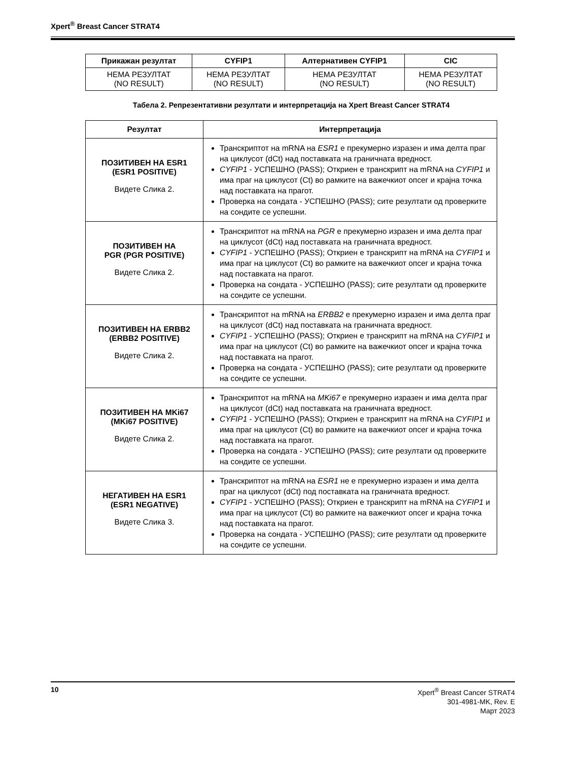Xpert<sup>®</sup> Breast Cancer STRAT4
| Прикажан резултат | CYFIP1 | Алтернативен CYFIP1 | CIC |
| --- | --- | --- | --- |
| НЕМА РЕЗУЛТАТ (NO RESULT) | НЕМА РЕЗУЛТАТ (NO RESULT) | НЕМА РЕЗУЛТАТ (NO RESULT) | НЕМА РЕЗУЛТАТ (NO RESULT) |
Табела 2. Репрезентативни резултати и интерпретација на Xpert Breast Cancer STRAT4
| Резултат | Интерпретација |
| --- | --- |
| ПОЗИТИВЕН НА ESR1 (ESR1 POSITIVE) Видете Слика 2. | Транскриптот на mRNA на ESR1 е прекумерно изразен и има делта праг на циклусот (dCt) над поставката на граничната вредност. CYFIP1 - УСПЕШНО (PASS); Откриен е транскрипт на mRNA на CYFIP1 и има праг на циклусот (Ct) во рамките на важечкиот опсег и крајна точка над поставката на прагот. Проверка на сондата - УСПЕШНО (PASS); сите резултати од проверките на сондите се успешни. |
| ПОЗИТИВЕН НА PGR (PGR POSITIVE) Видете Слика 2. | Транскриптот на mRNA на PGR е прекумерно изразен и има делта праг на циклусот (dCt) над поставката на граничната вредност. CYFIP1 - УСПЕШНО (PASS); Откриен е транскрипт на mRNA на CYFIP1 и има праг на циклусот (Ct) во рамките на важечкиот опсег и крајна точка над поставката на прагот. Проверка на сондата - УСПЕШНО (PASS); сите резултати од проверките на сондите се успешни. |
| ПОЗИТИВЕН НА ERBB2 (ERBB2 POSITIVE) Видете Слика 2. | Транскриптот на mRNA на ERBB2 е прекумерно изразен и има делта праг на циклусот (dCt) над поставката на граничната вредност. CYFIP1 - УСПЕШНО (PASS); Откриен е транскрипт на mRNA на CYFIP1 и има праг на циклусот (Ct) во рамките на важечкиот опсег и крајна точка над поставката на прагот. Проверка на сондата - УСПЕШНО (PASS); сите резултати од проверките на сондите се успешни. |
| ПОЗИТИВЕН НА MKi67 (MKi67 POSITIVE) Видете Слика 2. | Транскриптот на mRNA на MKi67 е прекумерно изразен и има делта праг на циклусот (dCt) над поставката на граничната вредност. CYFIP1 - УСПЕШНО (PASS); Откриен е транскрипт на mRNA на CYFIP1 и има праг на циклусот (Ct) во рамките на важечкиот опсег и крајна точка над поставката на прагот. Проверка на сондата - УСПЕШНО (PASS); сите резултати од проверките на сондите се успешни. |
| НЕГАТИВЕН НА ESR1 (ESR1 NEGATIVE) Видете Слика 3. | Транскриптот на mRNA на ESR1 не е прекумерно изразен и има делта праг на циклусот (dCt) под поставката на граничната вредност. CYFIP1 - УСПЕШНО (PASS); Откриен е транскрипт на mRNA на CYFIP1 и има праг на циклусот (Ct) во рамките на важечкиот опсег и крајна точка над поставката на прагот. Проверка на сондата - УСПЕШНО (PASS); сите резултати од проверките на сондите се успешни. |
10
Xpert<sup>®</sup> Breast Cancer STRAT4
301-4981-MK, Rev. E
Март 2023